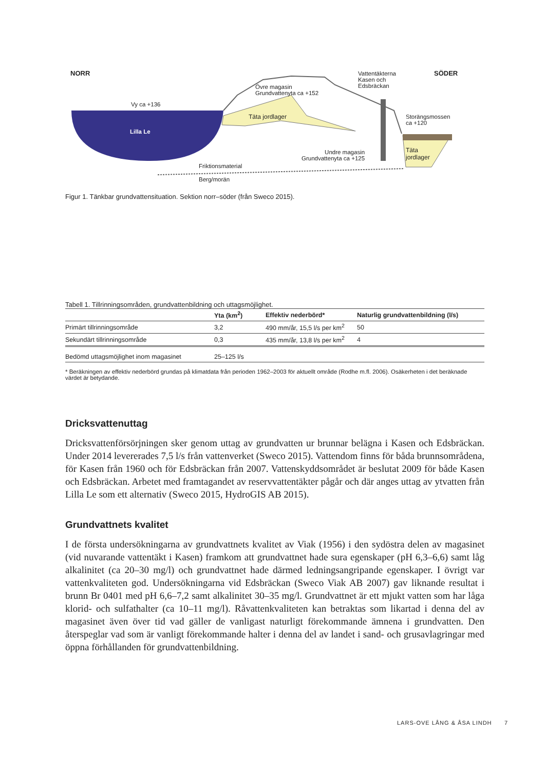NORR SÖDER
Övre magasin
Grundvattenyta ca +152
Vattentäkterna
Kasen och
Edsbräckan
Vy ca +136
Täta jordlager
Storängsmossen
ca +120
Lilla Le
Täta
jordlager
Undre magasin
Grundvattenyta ca +125
Friktionsmaterial
Berg/morän
Figur 1. Tänkbar grundvattensituation. Sektion norr–söder (från Sweco 2015).
Tabell 1. Tillrinningsområden, grundvattenbildning och uttagsmöjlighet.
| | Yta (km<sup>2</sup>) | Effektiv nederbörd* | Naturlig grundvattenbildning (l/s) |
| --- | --- | --- | --- |
| Primärt tillrinningsområde | 3,2 | 490 mm/år, 15,5 l/s per km<sup>2</sup> | 50 |
| Sekundärt tillrinningsområde | 0,3 | 435 mm/år, 13,8 l/s per km<sup>2</sup> | 4 |
| Bedömd uttagsmöjlighet inom magasinet | 25–125 l/s | | |
* Beräkningen av effektiv nederbörd grundas på klimatdata från perioden 1962–2003 för aktuellt område (Rodhe m.fl. 2006). Osäkerheten i det beräknade värdet är betydande.
Dricksvattenuttag
Dricksvattenförsörjningen sker genom uttag av grundvatten ur brunnar belägna i Kasen och Edsbräckan. Under 2014 levererades 7,5 l/s från vattenverket (Sweco 2015). Vattendom finns för båda brunnsområdena, för Kasen från 1960 och för Edsbräckan från 2007. Vattenskyddsområdet är beslutat 2009 för både Kasen och Edsbräckan. Arbetet med framtagandet av reservvattentäkter pågår och där anges uttag av ytvatten från Lilla Le som ett alternativ (Sweco 2015, HydroGIS AB 2015).
Grundvattnets kvalitet
I de första undersökningarna av grundvattnets kvalitet av Viak (1956) i den sydöstra delen av magasinet (vid nuvarande vattentäkt i Kasen) framkom att grundvattnet hade sura egenskaper (pH 6,3–6,6) samt låg alkalinitet (ca 20–30 mg/l) och grundvattnet hade därmed ledningsangripande egenskaper. I övrigt var vattenkvaliteten god. Undersökningarna vid Edsbräckan (Sweco Viak AB 2007) gav liknande resultat i brunn Br 0401 med pH 6,6–7,2 samt alkalinitet 30–35 mg/l. Grundvattnet är ett mjukt vatten som har låga klorid- och sulfathalter (ca 10–11 mg/l). Råvattenkvaliteten kan betraktas som likartad i denna del av magasinet även över tid vad gäller de vanligast naturligt förekommande ämnena i grundvatten. Den återspeglar vad som är vanligt förekommande halter i denna del av landet i sand- och grusavlagringar med öppna förhållanden för grundvattenbildning.
LARS-OVE LÅNG & ÅSA LINDH 7